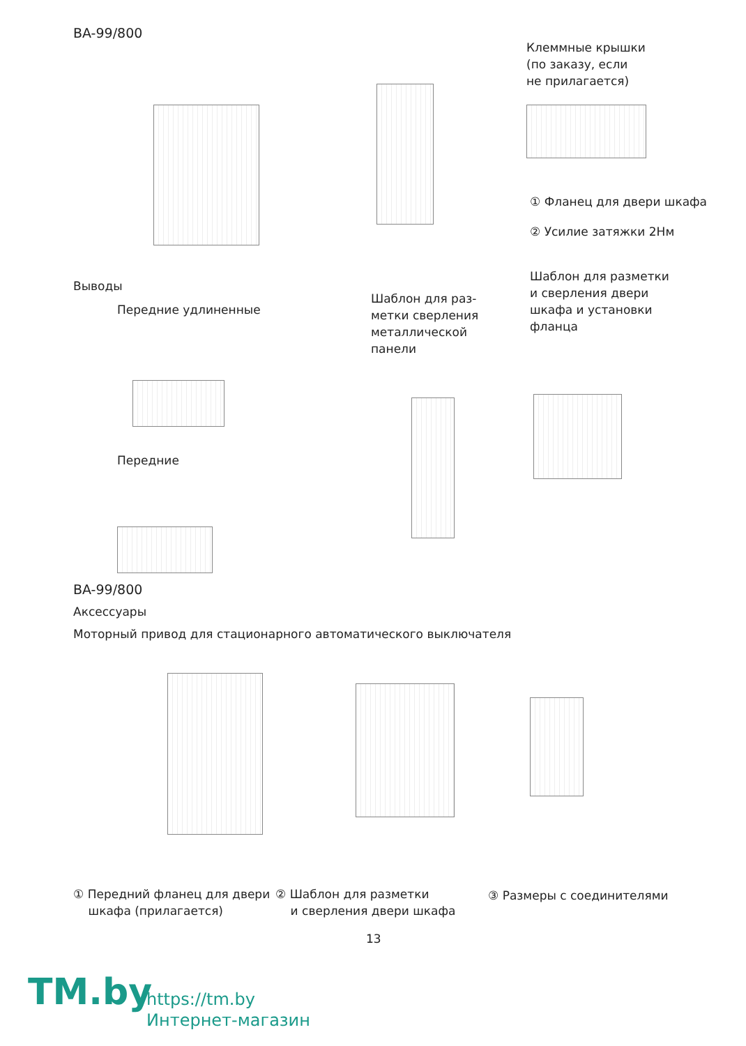BA-99/800
Клеммные крышки
(по заказу, если
не прилагается)
① Фланец для двери шкафа
② Усилие затяжки 2Нм
Выводы
Передние удлиненные
Шаблон для раз-
метки сверления
металлической
панели
Шаблон для разметки
и сверления двери
шкафа и установки
фланца
Передние
BA-99/800
Аксессуары
Моторный привод для стационарного автоматического выключателя
① Передний фланец для двери
шкафа (прилагается)
② Шаблон для разметки
и сверления двери шкафа
③ Размеры с соединителями
13
TM.by
https://tm.by
Интернет-магазин